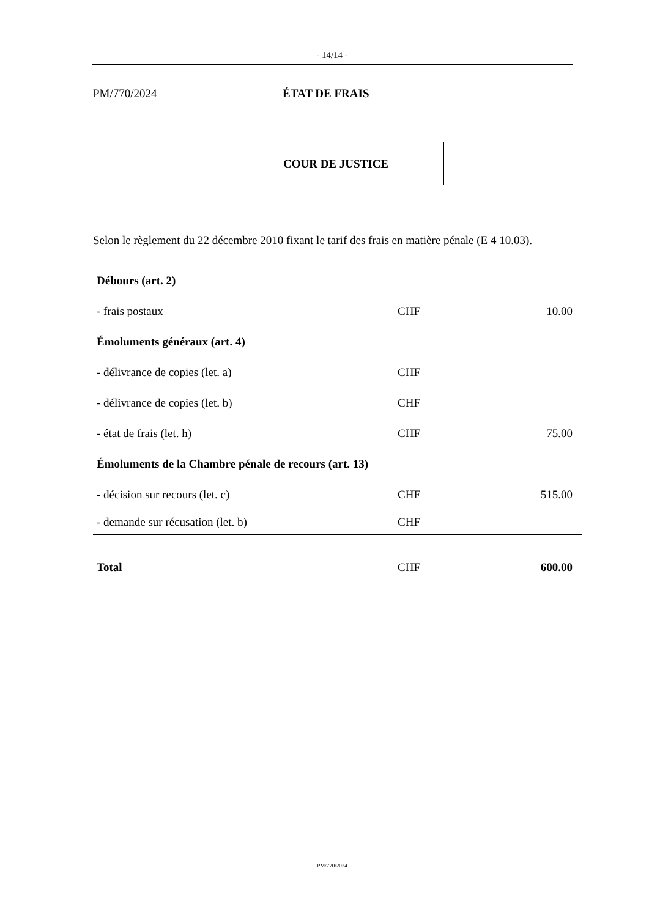- 14/14 -
PM/770/2024 ÉTAT DE FRAIS
COUR DE JUSTICE
Selon le règlement du 22 décembre 2010 fixant le tarif des frais en matière pénale (E 4 10.03).
| Débours (art. 2) | | |
| - frais postaux | CHF | 10.00 |
| Émoluments généraux (art. 4) | | |
| - délivrance de copies (let. a) | CHF | |
| - délivrance de copies (let. b) | CHF | |
| - état de frais (let. h) | CHF | 75.00 |
| Émoluments de la Chambre pénale de recours (art. 13) | | |
| - décision sur recours (let. c) | CHF | 515.00 |
| - demande sur récusation (let. b) | CHF | |
| Total | CHF | 600.00 |
PM/770/2024